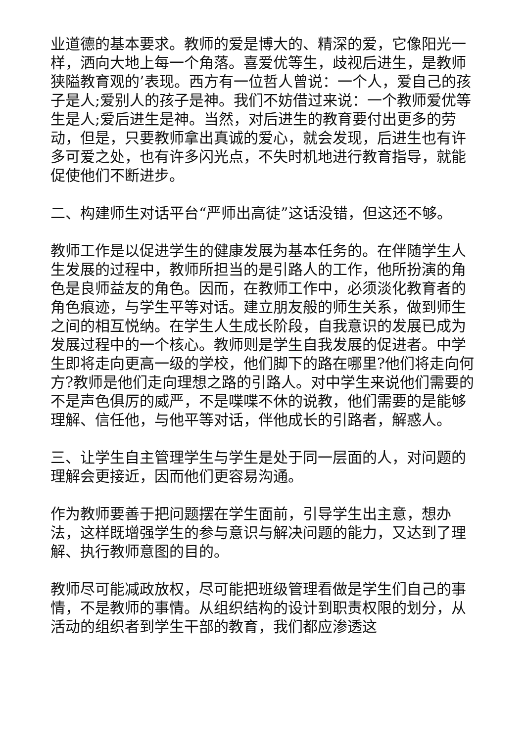业道德的基本要求。教师的爱是博大的、精深的爱，它像阳光一样，洒向大地上每一个角落。喜爱优等生，歧视后进生，是教师狭隘教育观的’表现。西方有一位哲人曾说：一个人，爱自己的孩子是人;爱别人的孩子是神。我们不妨借过来说：一个教师爱优等生是人;爱后进生是神。当然，对后进生的教育要付出更多的劳动，但是，只要教师拿出真诚的爱心，就会发现，后进生也有许多可爱之处，也有许多闪光点，不失时机地进行教育指导，就能促使他们不断进步。
二、构建师生对话平台“严师出高徒”这话没错，但这还不够。
教师工作是以促进学生的健康发展为基本任务的。在伴随学生人生发展的过程中，教师所担当的是引路人的工作，他所扮演的角色是良师益友的角色。因而，在教师工作中，必须淡化教育者的角色痕迹，与学生平等对话。建立朋友般的师生关系，做到师生之间的相互悦纳。在学生人生成长阶段，自我意识的发展已成为发展过程中的一个核心。教师则是学生自我发展的促进者。中学生即将走向更高一级的学校，他们脚下的路在哪里?他们将走向何方?教师是他们走向理想之路的引路人。对中学生来说他们需要的不是声色俱厉的威严，不是喋喋不休的说教，他们需要的是能够理解、信任他，与他平等对话，伴他成长的引路者，解惑人。
三、让学生自主管理学生与学生是处于同一层面的人，对问题的理解会更接近，因而他们更容易沟通。
作为教师要善于把问题摆在学生面前，引导学生出主意，想办法，这样既增强学生的参与意识与解决问题的能力，又达到了理解、执行教师意图的目的。
教师尽可能减政放权，尽可能把班级管理看做是学生们自己的事情，不是教师的事情。从组织结构的设计到职责权限的划分，从活动的组织者到学生干部的教育，我们都应渗透这